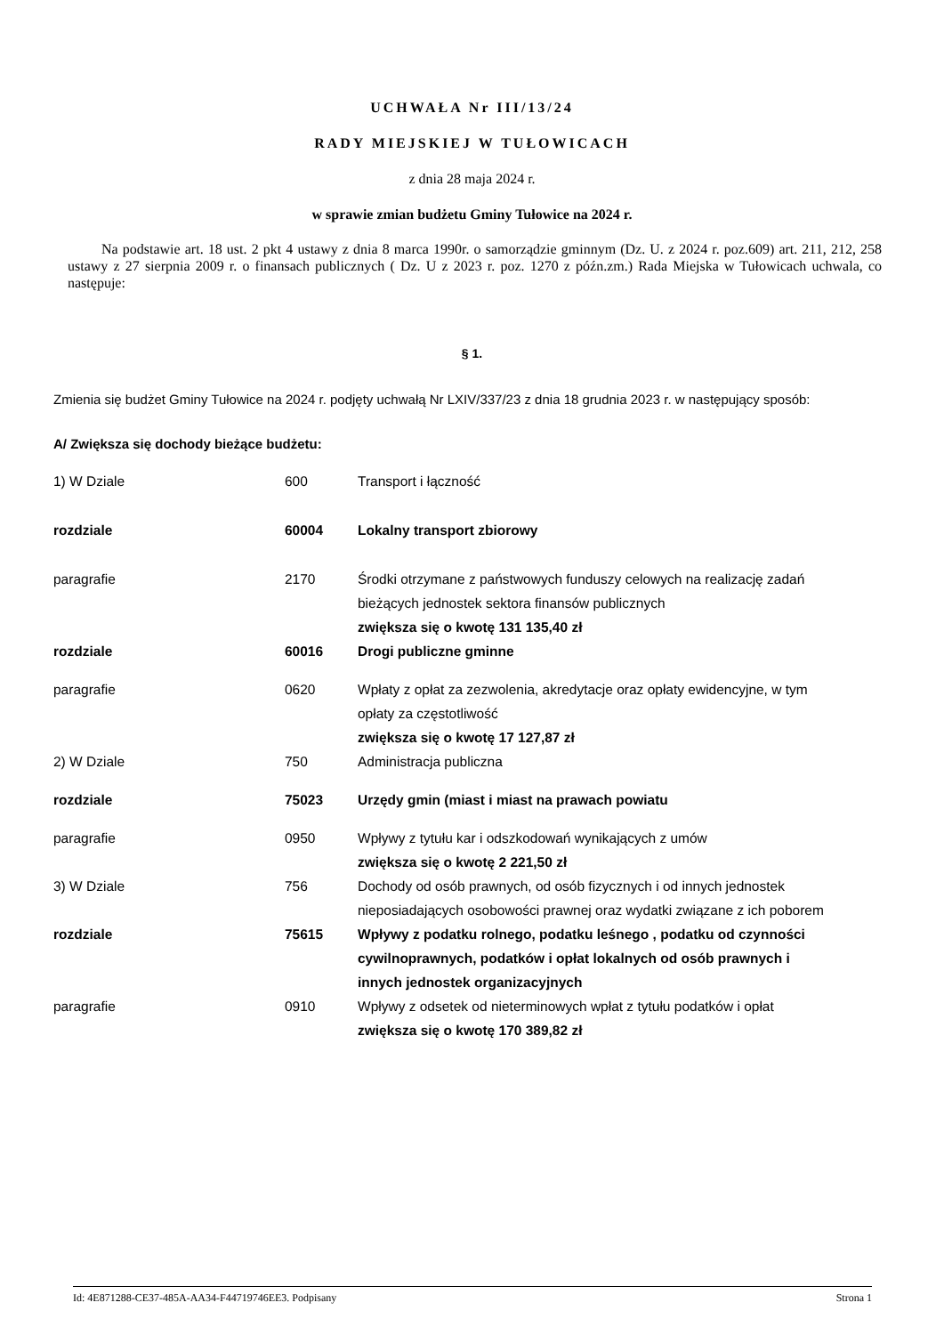UCHWAŁA Nr III/13/24
RADY MIEJSKIEJ W TUŁOWICACH
z dnia 28 maja 2024 r.
w sprawie zmian budżetu Gminy Tułowice na 2024 r.
Na podstawie art. 18 ust. 2 pkt 4 ustawy z dnia 8 marca 1990r. o samorządzie gminnym (Dz. U. z 2024 r. poz.609) art. 211, 212, 258 ustawy z 27 sierpnia 2009 r. o finansach publicznych ( Dz. U z 2023 r. poz. 1270 z późn.zm.) Rada Miejska w Tułowicach uchwala, co następuje:
§ 1.
Zmienia się budżet Gminy Tułowice na 2024 r. podjęty uchwałą Nr LXIV/337/23 z dnia 18 grudnia 2023 r. w następujący sposób:
A/ Zwiększa się dochody bieżące budżetu:
| 1) W Dziale | 600 | Transport i łączność |
| rozdziale | 60004 | Lokalny transport zbiorowy |
| paragrafie | 2170 | Środki otrzymane z państwowych funduszy celowych na realizację zadań bieżących jednostek sektora finansów publicznych zwiększa się o kwotę 131 135,40 zł |
| rozdziale | 60016 | Drogi publiczne gminne |
| paragrafie | 0620 | Wpłaty z opłat za zezwolenia, akredytacje oraz opłaty ewidencyjne, w tym opłaty za częstotliwość zwiększa się o kwotę 17 127,87 zł |
| 2) W Dziale | 750 | Administracja publiczna |
| rozdziale | 75023 | Urzędy gmin (miast i miast na prawach powiatu |
| paragrafie | 0950 | Wpływy z tytułu kar i odszkodowań wynikających z umów zwiększa się o kwotę 2 221,50 zł |
| 3) W Dziale | 756 | Dochody od osób prawnych, od osób fizycznych i od innych jednostek nieposiadających osobowości prawnej oraz wydatki związane z ich poborem |
| rozdziale | 75615 | Wpływy z podatku rolnego, podatku leśnego , podatku od czynności cywilnoprawnych, podatków i opłat lokalnych od osób prawnych i innych jednostek organizacyjnych |
| paragrafie | 0910 | Wpływy z odsetek od nieterminowych wpłat z tytułu podatków i opłat zwiększa się o kwotę 170 389,82 zł |
Id: 4E871288-CE37-485A-AA34-F44719746EE3. Podpisany Strona 1